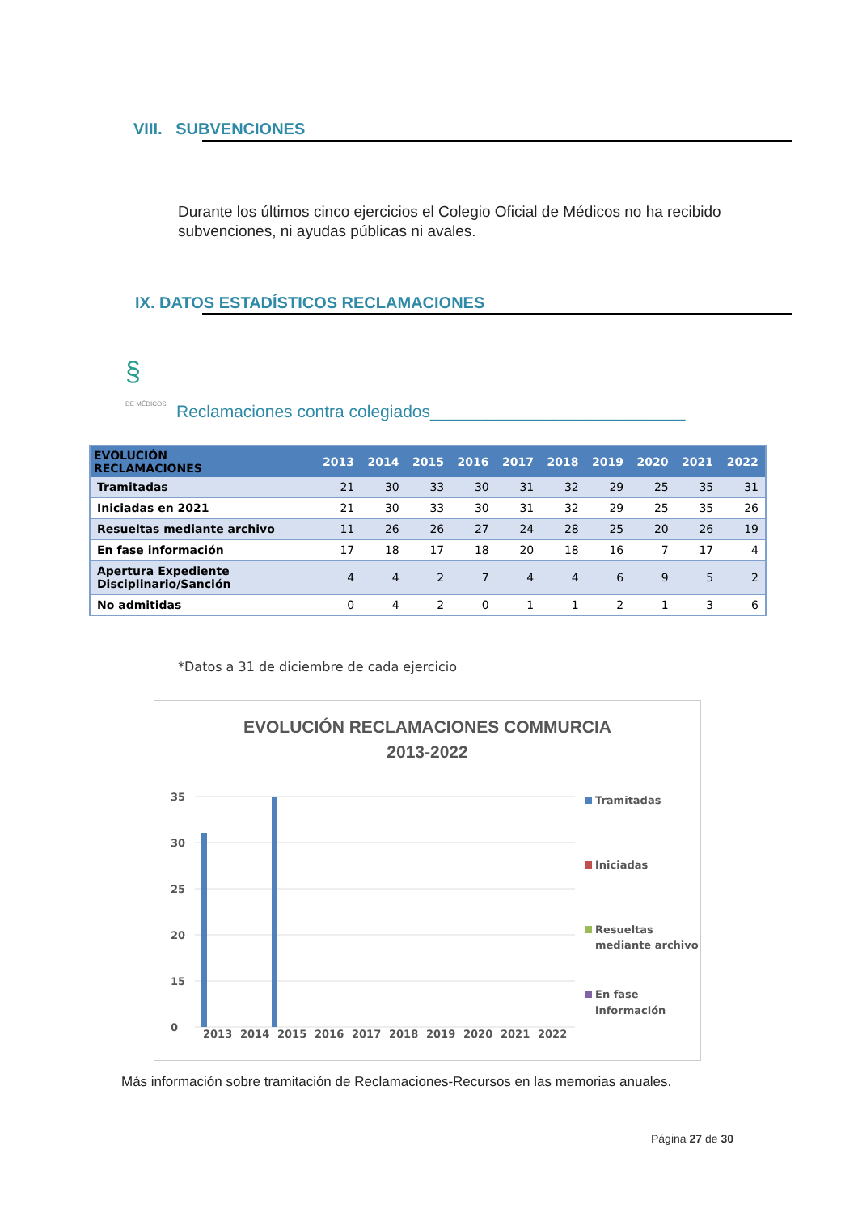VIII. SUBVENCIONES
Durante los últimos cinco ejercicios el Colegio Oficial de Médicos no ha recibido subvenciones, ni ayudas públicas ni avales.
IX. DATOS ESTADÍSTICOS RECLAMACIONES
§
DE MÉDICOS
Reclamaciones contra colegiados___________________________
| EVOLUCIÓN RECLAMACIONES | 2013 | 2014 | 2015 | 2016 | 2017 | 2018 | 2019 | 2020 | 2021 | 2022 |
| --- | --- | --- | --- | --- | --- | --- | --- | --- | --- | --- |
| Tramitadas | 21 | 30 | 33 | 30 | 31 | 32 | 29 | 25 | 35 | 31 |
| Iniciadas en 2021 | 21 | 30 | 33 | 30 | 31 | 32 | 29 | 25 | 35 | 26 |
| Resueltas mediante archivo | 11 | 26 | 26 | 27 | 24 | 28 | 25 | 20 | 26 | 19 |
| En fase información | 17 | 18 | 17 | 18 | 20 | 18 | 16 | 7 | 17 | 4 |
| Apertura Expediente Disciplinario/Sanción | 4 | 4 | 2 | 7 | 4 | 4 | 6 | 9 | 5 | 2 |
| No admitidas | 0 | 4 | 2 | 0 | 1 | 1 | 2 | 1 | 3 | 6 |
*Datos a 31 de diciembre de cada ejercicio
EVOLUCIÓN RECLAMACIONES COMMURCIA
2013-2022
35
30
25
20
15
0
2013
2014
2015
2016
2017
2018
2019
2020
2021
2022
Tramitadas
Iniciadas
Resueltas
mediante archivo
En fase
información
Más información sobre tramitación de Reclamaciones-Recursos en las memorias anuales.
Página 27 de 30